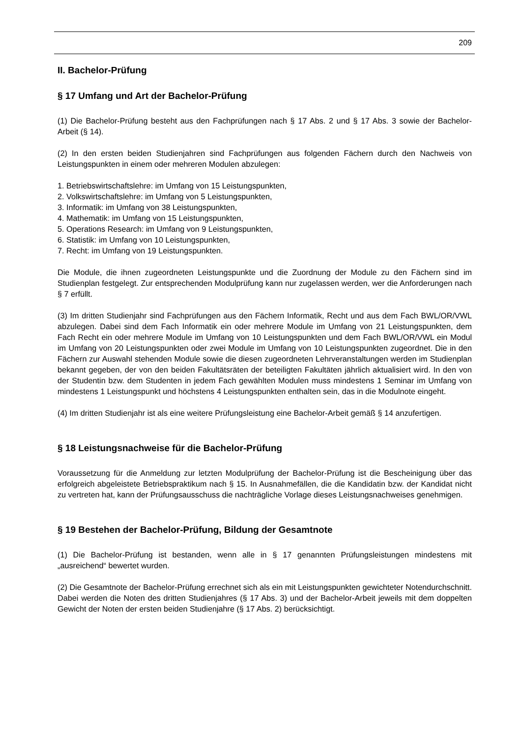209
II. Bachelor-Prüfung
§ 17 Umfang und Art der Bachelor-Prüfung
(1) Die Bachelor-Prüfung besteht aus den Fachprüfungen nach § 17 Abs. 2 und § 17 Abs. 3 sowie der Bachelor-Arbeit (§ 14).
(2) In den ersten beiden Studienjahren sind Fachprüfungen aus folgenden Fächern durch den Nachweis von Leistungspunkten in einem oder mehreren Modulen abzulegen:
1. Betriebswirtschaftslehre: im Umfang von 15 Leistungspunkten,
2. Volkswirtschaftslehre: im Umfang von 5 Leistungspunkten,
3. Informatik: im Umfang von 38 Leistungspunkten,
4. Mathematik: im Umfang von 15 Leistungspunkten,
5. Operations Research: im Umfang von 9 Leistungspunkten,
6. Statistik: im Umfang von 10 Leistungspunkten,
7. Recht: im Umfang von 19 Leistungspunkten.
Die Module, die ihnen zugeordneten Leistungspunkte und die Zuordnung der Module zu den Fächern sind im Studienplan festgelegt. Zur entsprechenden Modulprüfung kann nur zugelassen werden, wer die Anforderungen nach § 7 erfüllt.
(3) Im dritten Studienjahr sind Fachprüfungen aus den Fächern Informatik, Recht und aus dem Fach BWL/OR/VWL abzulegen. Dabei sind dem Fach Informatik ein oder mehrere Module im Umfang von 21 Leistungspunkten, dem Fach Recht ein oder mehrere Module im Umfang von 10 Leistungspunkten und dem Fach BWL/OR/VWL ein Modul im Umfang von 20 Leistungspunkten oder zwei Module im Umfang von 10 Leistungspunkten zugeordnet. Die in den Fächern zur Auswahl stehenden Module sowie die diesen zugeordneten Lehrveranstaltungen werden im Studienplan bekannt gegeben, der von den beiden Fakultätsräten der beteiligten Fakultäten jährlich aktualisiert wird. In den von der Studentin bzw. dem Studenten in jedem Fach gewählten Modulen muss mindestens 1 Seminar im Umfang von mindestens 1 Leistungspunkt und höchstens 4 Leistungspunkten enthalten sein, das in die Modulnote eingeht.
(4) Im dritten Studienjahr ist als eine weitere Prüfungsleistung eine Bachelor-Arbeit gemäß § 14 anzufertigen.
§ 18 Leistungsnachweise für die Bachelor-Prüfung
Voraussetzung für die Anmeldung zur letzten Modulprüfung der Bachelor-Prüfung ist die Bescheinigung über das erfolgreich abgeleistete Betriebspraktikum nach § 15. In Ausnahmefällen, die die Kandidatin bzw. der Kandidat nicht zu vertreten hat, kann der Prüfungsausschuss die nachträgliche Vorlage dieses Leistungsnachweises genehmigen.
§ 19 Bestehen der Bachelor-Prüfung, Bildung der Gesamtnote
(1) Die Bachelor-Prüfung ist bestanden, wenn alle in § 17 genannten Prüfungsleistungen mindestens mit „ausreichend“ bewertet wurden.
(2) Die Gesamtnote der Bachelor-Prüfung errechnet sich als ein mit Leistungspunkten gewichteter Notendurchschnitt. Dabei werden die Noten des dritten Studienjahres (§ 17 Abs. 3) und der Bachelor-Arbeit jeweils mit dem doppelten Gewicht der Noten der ersten beiden Studienjahre (§ 17 Abs. 2) berücksichtigt.